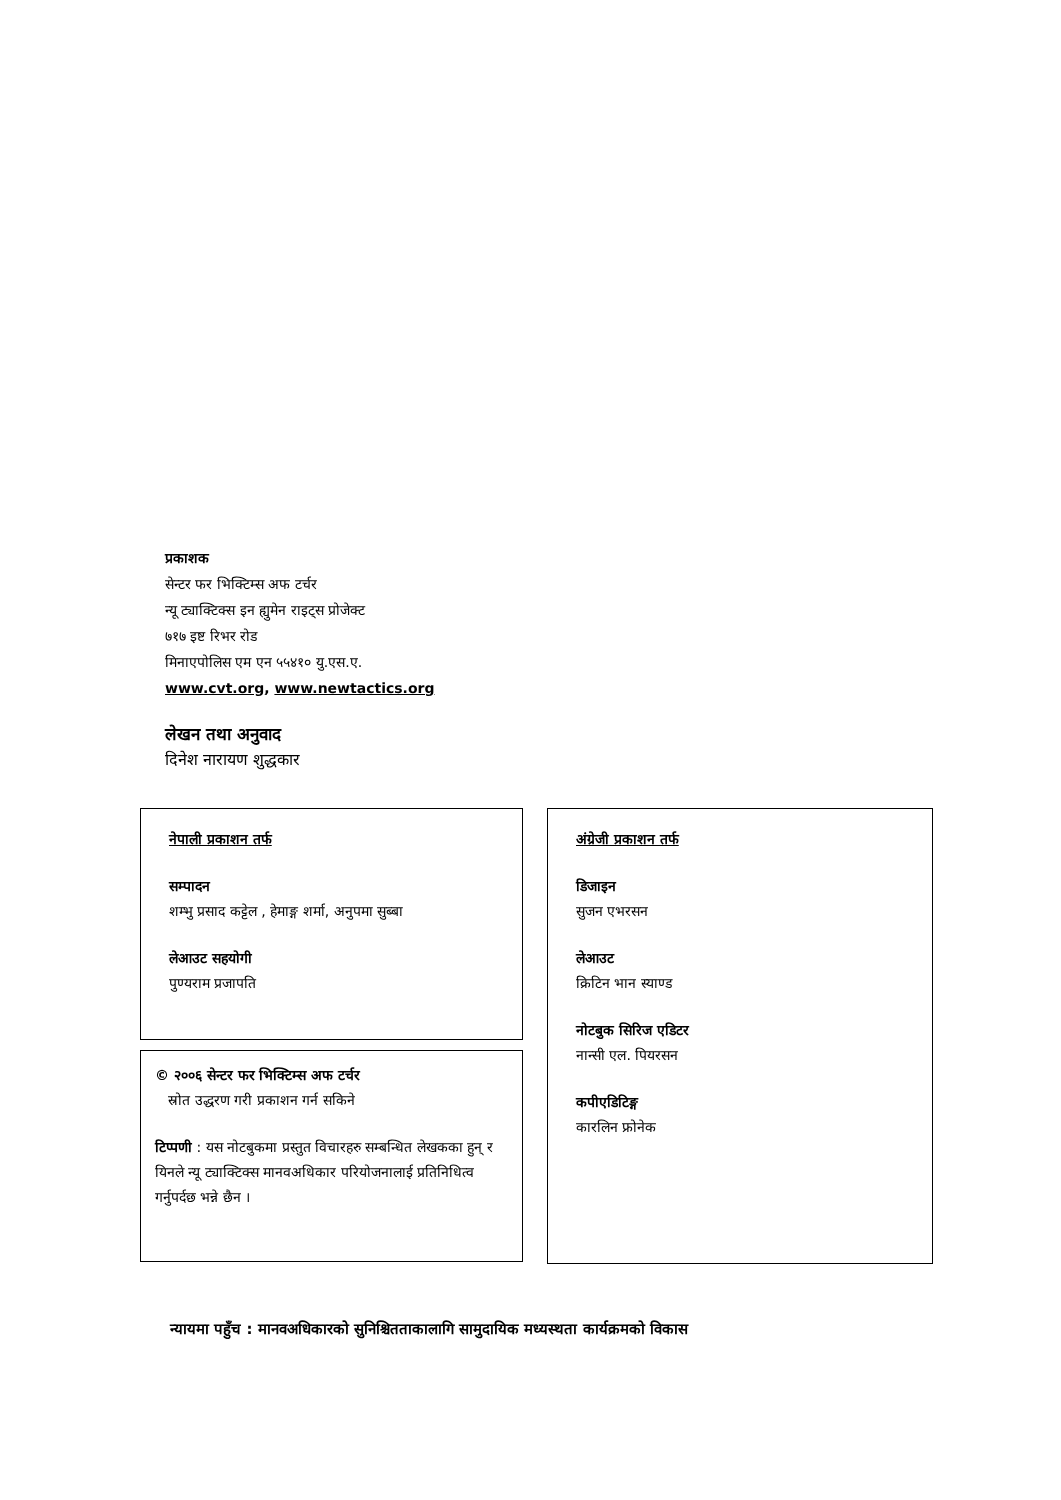प्रकाशक
सेन्टर फर भिक्टिम्स अफ टर्चर
न्यू ट्याक्टिक्स इन ह्युमेन राइट्स प्रोजेक्ट
७१७ इष्ट रिभर रोड
मिनाएपोलिस एम एन ५५४१० यु.एस.ए.
www.cvt.org, www.newtactics.org
लेखन तथा अनुवाद
दिनेश नारायण शुद्धकार
नेपाली प्रकाशन तर्फ
सम्पादन
शम्भु प्रसाद कट्टेल , हेमाङ्ग शर्मा, अनुपमा सुब्बा
लेआउट सहयोगी
पुण्यराम प्रजापति
© २००६ सेन्टर फर भिक्टिम्स अफ टर्चर
स्रोत उद्धरण गरी प्रकाशन गर्न सकिने
टिप्पणी : यस नोटबुकमा प्रस्तुत विचारहरु सम्बन्धित लेखकका हुन् र यिनले न्यू ट्याक्टिक्स मानवअधिकार परियोजनालाई प्रतिनिधित्व गर्नुपर्दछ भन्ने छैन ।
अंग्रेजी प्रकाशन तर्फ
डिजाइन
सुजन एभरसन
लेआउट
क्रिटिन भान स्याण्ड
नोटबुक सिरिज एडिटर
नान्सी एल. पियरसन
कपीएडिटिङ्ग
कारलिन फ्रोनेक
न्यायमा पहुँच : मानवअधिकारको सुनिश्चितताकालागि सामुदायिक मध्यस्थता कार्यक्रमको विकास